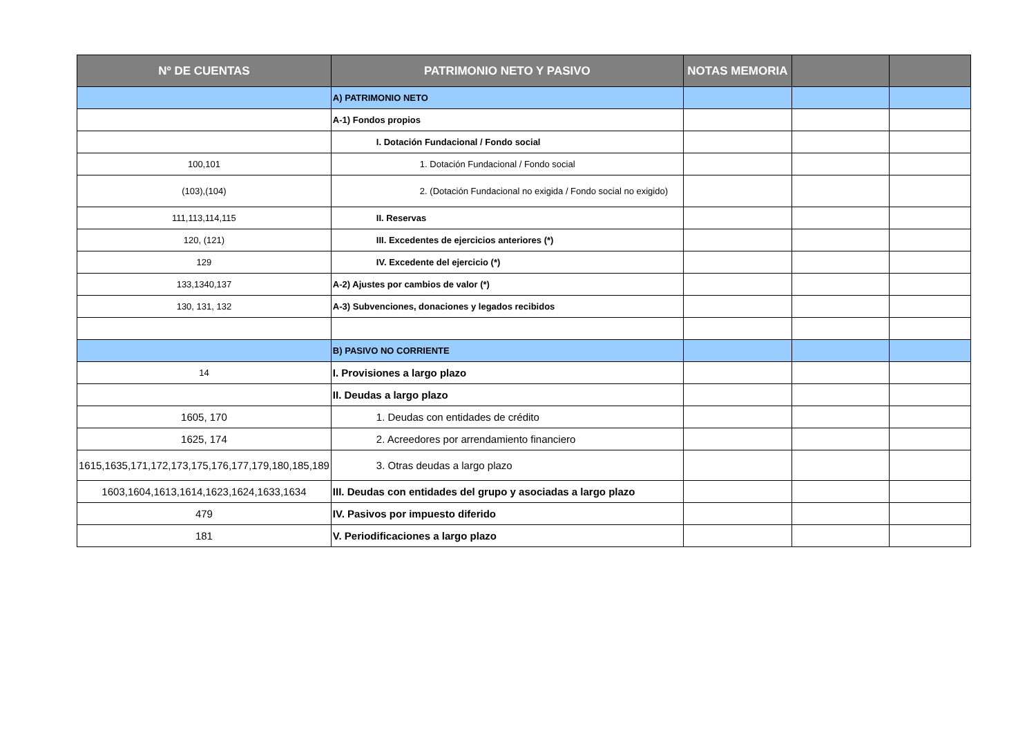| Nº DE CUENTAS | PATRIMONIO NETO Y PASIVO | NOTAS MEMORIA | | |
| --- | --- | --- | --- | --- |
| | A) PATRIMONIO NETO | | | |
| | A-1) Fondos propios | | | |
| | I. Dotación Fundacional / Fondo social | | | |
| 100,101 | 1. Dotación Fundacional / Fondo social | | | |
| (103),(104) | 2. (Dotación Fundacional no exigida / Fondo social no exigido) | | | |
| 111,113,114,115 | II. Reservas | | | |
| 120, (121) | III. Excedentes de ejercicios anteriores (*) | | | |
| 129 | IV. Excedente del ejercicio (*) | | | |
| 133,1340,137 | A-2) Ajustes por cambios de valor (*) | | | |
| 130, 131, 132 | A-3) Subvenciones, donaciones y legados recibidos | | | |
| | B) PASIVO NO CORRIENTE | | | |
| 14 | I. Provisiones a largo plazo | | | |
| | II. Deudas a largo plazo | | | |
| 1605, 170 | 1. Deudas con entidades de crédito | | | |
| 1625, 174 | 2. Acreedores por arrendamiento financiero | | | |
| 1615,1635,171,172,173,175,176,177,179,180,185,189 | 3. Otras deudas a largo plazo | | | |
| 1603,1604,1613,1614,1623,1624,1633,1634 | III. Deudas con entidades del grupo y asociadas a largo plazo | | | |
| 479 | IV. Pasivos por impuesto diferido | | | |
| 181 | V. Periodificaciones a largo plazo | | | |